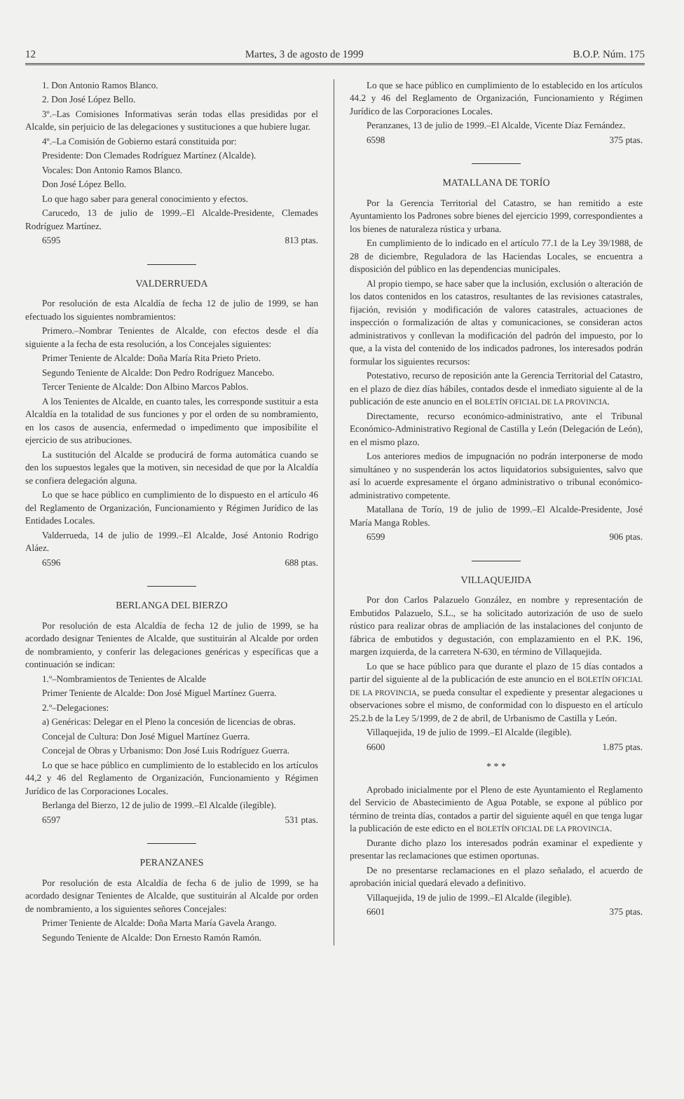12 Martes, 3 de agosto de 1999 B.O.P. Núm. 175
1. Don Antonio Ramos Blanco.
2. Don José López Bello.
3º.–Las Comisiones Informativas serán todas ellas presididas por el Alcalde, sin perjuicio de las delegaciones y sustituciones a que hubiere lugar.
4º.–La Comisión de Gobierno estará constituida por:
Presidente: Don Clemades Rodríguez Martínez (Alcalde).
Vocales: Don Antonio Ramos Blanco.
Don José López Bello.
Lo que hago saber para general conocimiento y efectos.
Carucedo, 13 de julio de 1999.–El Alcalde-Presidente, Clemades Rodríguez Martínez.
6595 813 ptas.
VALDERRUEDA
Por resolución de esta Alcaldía de fecha 12 de julio de 1999, se han efectuado los siguientes nombramientos:
Primero.–Nombrar Tenientes de Alcalde, con efectos desde el día siguiente a la fecha de esta resolución, a los Concejales siguientes:
Primer Teniente de Alcalde: Doña María Rita Prieto Prieto.
Segundo Teniente de Alcalde: Don Pedro Rodríguez Mancebo.
Tercer Teniente de Alcalde: Don Albino Marcos Pablos.
A los Tenientes de Alcalde, en cuanto tales, les corresponde sustituir a esta Alcaldía en la totalidad de sus funciones y por el orden de su nombramiento, en los casos de ausencia, enfermedad o impedimento que imposibilite el ejercicio de sus atribuciones.
La sustitución del Alcalde se producirá de forma automática cuando se den los supuestos legales que la motiven, sin necesidad de que por la Alcaldía se confiera delegación alguna.
Lo que se hace público en cumplimiento de lo dispuesto en el artículo 46 del Reglamento de Organización, Funcionamiento y Régimen Jurídico de las Entidades Locales.
Valderrueda, 14 de julio de 1999.–El Alcalde, José Antonio Rodrigo Aláez.
6596 688 ptas.
BERLANGA DEL BIERZO
Por resolución de esta Alcaldía de fecha 12 de julio de 1999, se ha acordado designar Tenientes de Alcalde, que sustituirán al Alcalde por orden de nombramiento, y conferir las delegaciones genéricas y específicas que a continuación se indican:
1.º–Nombramientos de Tenientes de Alcalde
Primer Teniente de Alcalde: Don José Miguel Martínez Guerra.
2.º–Delegaciones:
a) Genéricas: Delegar en el Pleno la concesión de licencias de obras.
Concejal de Cultura: Don José Miguel Martínez Guerra.
Concejal de Obras y Urbanismo: Don José Luis Rodríguez Guerra.
Lo que se hace público en cumplimiento de lo establecido en los artículos 44,2 y 46 del Reglamento de Organización, Funcionamiento y Régimen Jurídico de las Corporaciones Locales.
Berlanga del Bierzo, 12 de julio de 1999.–El Alcalde (ilegible).
6597 531 ptas.
PERANZANES
Por resolución de esta Alcaldía de fecha 6 de julio de 1999, se ha acordado designar Tenientes de Alcalde, que sustituirán al Alcalde por orden de nombramiento, a los siguientes señores Concejales:
Primer Teniente de Alcalde: Doña Marta María Gavela Arango.
Segundo Teniente de Alcalde: Don Ernesto Ramón Ramón.
Lo que se hace público en cumplimiento de lo establecido en los artículos 44.2 y 46 del Reglamento de Organización, Funcionamiento y Régimen Jurídico de las Corporaciones Locales.
Peranzanes, 13 de julio de 1999.–El Alcalde, Vicente Díaz Fernández.
6598 375 ptas.
MATALLANA DE TORÍO
Por la Gerencia Territorial del Catastro, se han remitido a este Ayuntamiento los Padrones sobre bienes del ejercicio 1999, correspondientes a los bienes de naturaleza rústica y urbana.
En cumplimiento de lo indicado en el artículo 77.1 de la Ley 39/1988, de 28 de diciembre, Reguladora de las Haciendas Locales, se encuentra a disposición del público en las dependencias municipales.
Al propio tiempo, se hace saber que la inclusión, exclusión o alteración de los datos contenidos en los catastros, resultantes de las revisiones catastrales, fijación, revisión y modificación de valores catastrales, actuaciones de inspección o formalización de altas y comunicaciones, se consideran actos administrativos y conllevan la modificación del padrón del impuesto, por lo que, a la vista del contenido de los indicados padrones, los interesados podrán formular los siguientes recursos:
Potestativo, recurso de reposición ante la Gerencia Territorial del Catastro, en el plazo de diez días hábiles, contados desde el inmediato siguiente al de la publicación de este anuncio en el BOLETÍN OFICIAL DE LA PROVINCIA.
Directamente, recurso económico-administrativo, ante el Tribunal Económico-Administrativo Regional de Castilla y León (Delegación de León), en el mismo plazo.
Los anteriores medios de impugnación no podrán interponerse de modo simultáneo y no suspenderán los actos liquidatorios subsiguientes, salvo que así lo acuerde expresamente el órgano administrativo o tribunal económico-administrativo competente.
Matallana de Torío, 19 de julio de 1999.–El Alcalde-Presidente, José María Manga Robles.
6599 906 ptas.
VILLAQUEJIDA
Por don Carlos Palazuelo González, en nombre y representación de Embutidos Palazuelo, S.L., se ha solicitado autorización de uso de suelo rústico para realizar obras de ampliación de las instalaciones del conjunto de fábrica de embutidos y degustación, con emplazamiento en el P.K. 196, margen izquierda, de la carretera N-630, en término de Villaquejida.
Lo que se hace público para que durante el plazo de 15 días contados a partir del siguiente al de la publicación de este anuncio en el BOLETÍN OFICIAL DE LA PROVINCIA, se pueda consultar el expediente y presentar alegaciones u observaciones sobre el mismo, de conformidad con lo dispuesto en el artículo 25.2.b de la Ley 5/1999, de 2 de abril, de Urbanismo de Castilla y León.
Villaquejida, 19 de julio de 1999.–El Alcalde (ilegible).
6600 1.875 ptas.
* * *
Aprobado inicialmente por el Pleno de este Ayuntamiento el Reglamento del Servicio de Abastecimiento de Agua Potable, se expone al público por término de treinta días, contados a partir del siguiente aquél en que tenga lugar la publicación de este edicto en el BOLETÍN OFICIAL DE LA PROVINCIA.
Durante dicho plazo los interesados podrán examinar el expediente y presentar las reclamaciones que estimen oportunas.
De no presentarse reclamaciones en el plazo señalado, el acuerdo de aprobación inicial quedará elevado a definitivo.
Villaquejida, 19 de julio de 1999.–El Alcalde (ilegible).
6601 375 ptas.